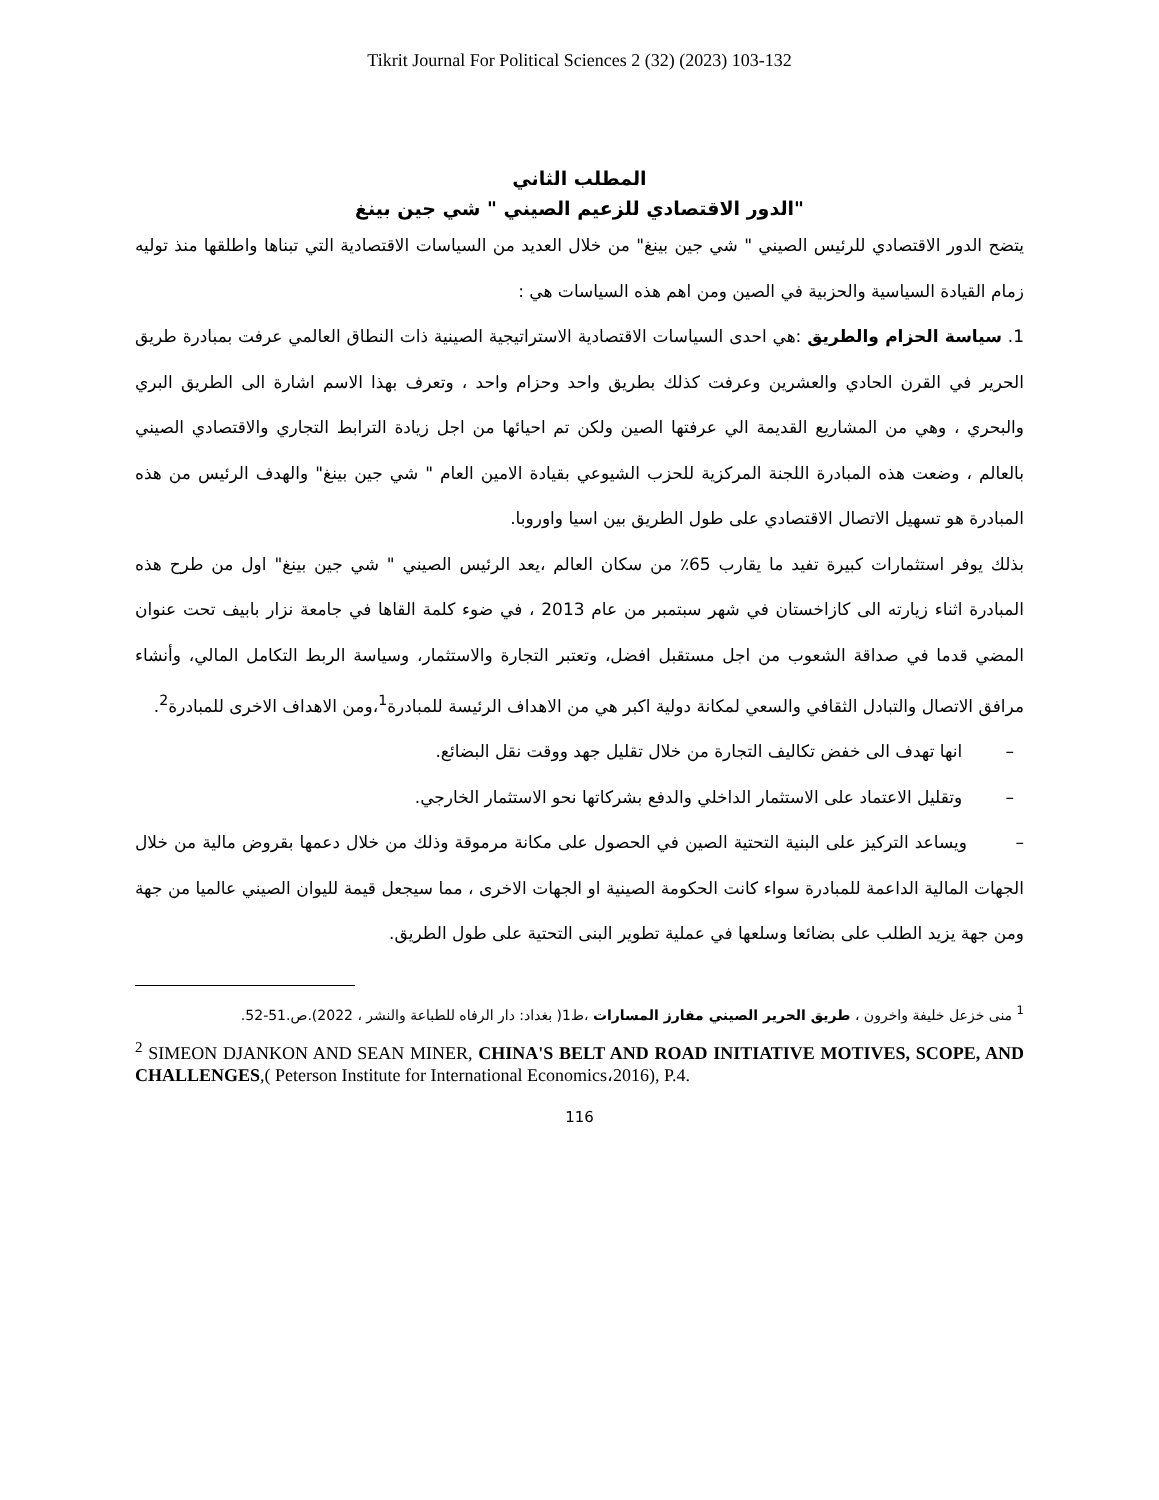Tikrit Journal For Political Sciences 2 (32) (2023) 103-132
المطلب الثاني
الدور الاقتصادي للزعيم الصيني " شي جين بينغ"
يتضح الدور الاقتصادي للرئيس الصيني " شي جين بينغ" من خلال العديد من السياسات الاقتصادية التي تبناها واطلقها منذ توليه زمام القيادة السياسية والحزبية في الصين ومن اهم هذه السياسات هي :
1. سياسة الحزام والطريق :هي احدى السياسات الاقتصادية الاستراتيجية الصينية ذات النطاق العالمي عرفت بمبادرة طريق الحرير في القرن الحادي والعشرين وعرفت كذلك بطريق واحد وحزام واحد ، وتعرف بهذا الاسم اشارة الى الطريق البري والبحري ، وهي من المشاريع القديمة الي عرفتها الصين ولكن تم احيائها من اجل زيادة الترابط التجاري والاقتصادي الصيني بالعالم ، وضعت هذه المبادرة اللجنة المركزية للحزب الشيوعي بقيادة الامين العام " شي جين بينغ" والهدف الرئيس من هذه المبادرة هو تسهيل الاتصال الاقتصادي على طول الطريق بين اسيا واوروبا.
بذلك يوفر استثمارات كبيرة تفيد ما يقارب 65٪ من سكان العالم ،يعد الرئيس الصيني " شي جين بينغ" اول من طرح هذه المبادرة اثناء زيارته الى كازاخستان في شهر سبتمبر من عام 2013 ، في ضوء كلمة القاها في جامعة نزار بابيف تحت عنوان المضي قدما في صداقة الشعوب من اجل مستقبل افضل، وتعتبر التجارة والاستثمار، وسياسة الربط التكامل المالي، وأنشاء مرافق الاتصال والتبادل الثقافي والسعي لمكانة دولية اكبر هي من الاهداف الرئيسة للمبادرة<sup>1</sup>،ومن الاهداف الاخرى للمبادرة<sup>2</sup>.
– انها تهدف الى خفض تكاليف التجارة من خلال تقليل جهد ووقت نقل البضائع.
– وتقليل الاعتماد على الاستثمار الداخلي والدفع بشركاتها نحو الاستثمار الخارجي.
– ويساعد التركيز على البنية التحتية الصين في الحصول على مكانة مرموقة وذلك من خلال دعمها بقروض مالية من خلال الجهات المالية الداعمة للمبادرة سواء كانت الحكومة الصينية او الجهات الاخرى ، مما سيجعل قيمة لليوان الصيني عالميا من جهة ومن جهة يزيد الطلب على بضائعا وسلعها في عملية تطوير البنى التحتية على طول الطريق.
<sup>1</sup> منى خزعل خليفة واخرون ، طريق الحرير الصيني مفارز المسارات ،ط1( بغداد: دار الرفاه للطباعة والنشر ، 2022).ص.51-52.
<sup>2</sup> SIMEON DJANKON AND SEAN MINER, CHINA'S BELT AND ROAD INITIATIVE MOTIVES, SCOPE, AND CHALLENGES,( Peterson Institute for International Economics،2016), P.4.
116